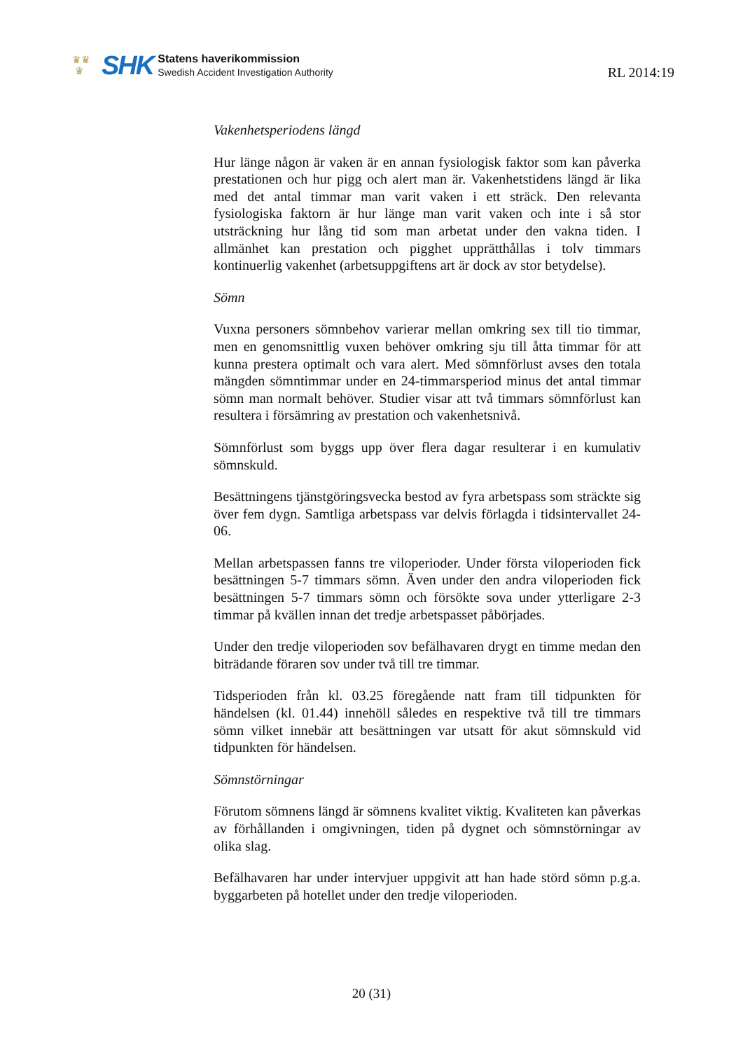♛♛
♛
SHK
Statens haverikommission
Swedish Accident Investigation Authority
RL 2014:19
Vakenhetsperiodens längd
Hur länge någon är vaken är en annan fysiologisk faktor som kan påverka prestationen och hur pigg och alert man är. Vakenhetstidens längd är lika med det antal timmar man varit vaken i ett sträck. Den relevanta fysiologiska faktorn är hur länge man varit vaken och inte i så stor utsträckning hur lång tid som man arbetat under den vakna tiden. I allmänhet kan prestation och pigghet upprätthållas i tolv timmars kontinuerlig vakenhet (arbetsuppgiftens art är dock av stor betydelse).
Sömn
Vuxna personers sömnbehov varierar mellan omkring sex till tio timmar, men en genomsnittlig vuxen behöver omkring sju till åtta timmar för att kunna prestera optimalt och vara alert. Med sömnförlust avses den totala mängden sömntimmar under en 24-timmarsperiod minus det antal timmar sömn man normalt behöver. Studier visar att två timmars sömnförlust kan resultera i försämring av prestation och vakenhetsnivå.
Sömnförlust som byggs upp över flera dagar resulterar i en kumulativ sömnskuld.
Besättningens tjänstgöringsvecka bestod av fyra arbetspass som sträckte sig över fem dygn. Samtliga arbetspass var delvis förlagda i tidsintervallet 24-06.
Mellan arbetspassen fanns tre viloperioder. Under första viloperioden fick besättningen 5-7 timmars sömn. Även under den andra viloperioden fick besättningen 5-7 timmars sömn och försökte sova under ytterligare 2-3 timmar på kvällen innan det tredje arbetspasset påbörjades.
Under den tredje viloperioden sov befälhavaren drygt en timme medan den biträdande föraren sov under två till tre timmar.
Tidsperioden från kl. 03.25 föregående natt fram till tidpunkten för händelsen (kl. 01.44) innehöll således en respektive två till tre timmars sömn vilket innebär att besättningen var utsatt för akut sömnskuld vid tidpunkten för händelsen.
Sömnstörningar
Förutom sömnens längd är sömnens kvalitet viktig. Kvaliteten kan påverkas av förhållanden i omgivningen, tiden på dygnet och sömnstörningar av olika slag.
Befälhavaren har under intervjuer uppgivit att han hade störd sömn p.g.a. byggarbeten på hotellet under den tredje viloperioden.
20 (31)